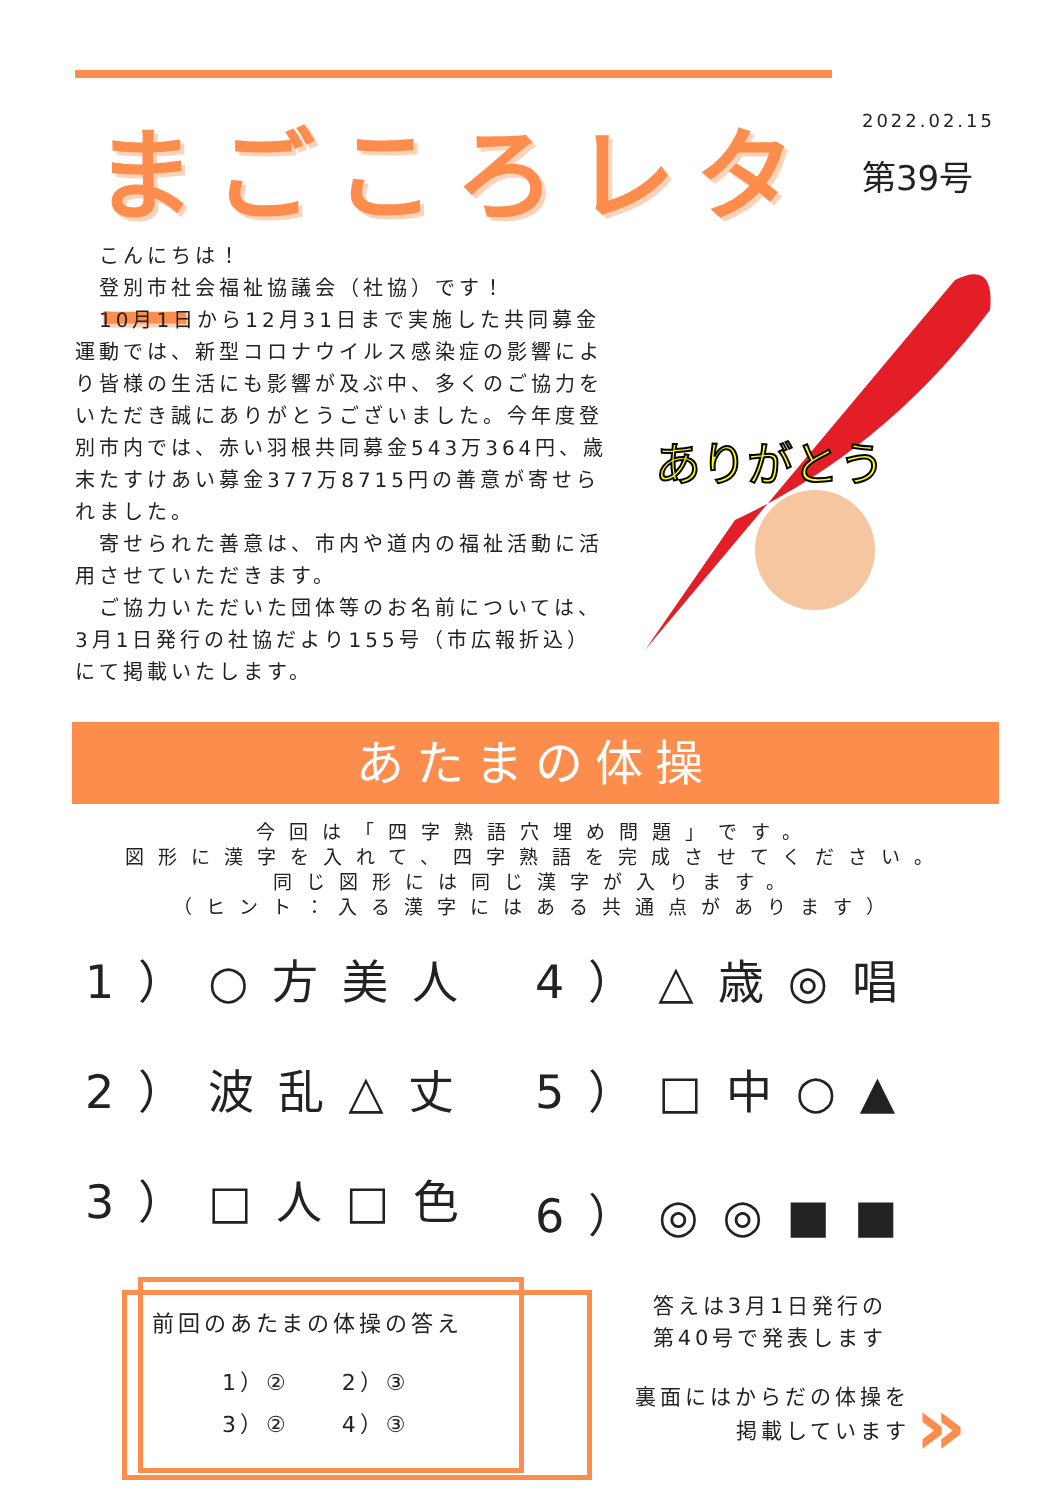まごころレター
2022.02.15
第39号
　こんにちは！
　登別市社会福祉協議会（社協）です！
　10月1日から12月31日まで実施した共同募金運動では、新型コロナウイルス感染症の影響により皆様の生活にも影響が及ぶ中、多くのご協力をいただき誠にありがとうございました。今年度登別市内では、赤い羽根共同募金543万364円、歳末たすけあい募金377万8715円の善意が寄せられました。
　寄せられた善意は、市内や道内の福祉活動に活用させていただきます。
　ご協力いただいた団体等のお名前については、3月1日発行の社協だより155号（市広報折込）にて掲載いたします。
ありがとう
あたまの体操
今回は「四字熟語穴埋め問題」です。
図形に漢字を入れて、四字熟語を完成させてください。
同じ図形には同じ漢字が入ります。
（ヒント：入る漢字にはある共通点があります）
1）○方美人
4）△歳◎唱
2）波乱△丈
5）□中○▲
3）□人□色
6）◎◎■■
前回のあたまの体操の答え
1）②　　2）③
3）②　　4）③
答えは3月1日発行の
第40号で発表します
裏面にはからだの体操を
掲載しています
»